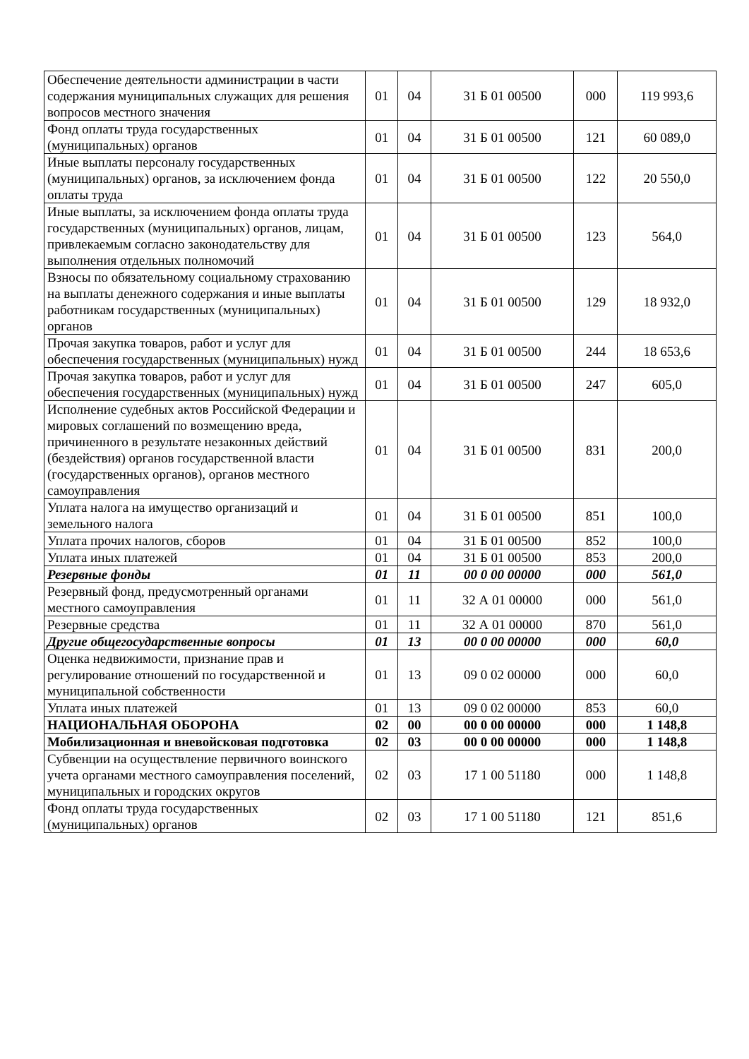| Обеспечение деятельности администрации в части содержания муниципальных служащих для решения вопросов местного значения | 01 | 04 | 31 Б 01 00500 | 000 | 119 993,6 |
| Фонд оплаты труда государственных (муниципальных) органов | 01 | 04 | 31 Б 01 00500 | 121 | 60 089,0 |
| Иные выплаты персоналу государственных (муниципальных) органов, за исключением фонда оплаты труда | 01 | 04 | 31 Б 01 00500 | 122 | 20 550,0 |
| Иные выплаты, за исключением фонда оплаты труда государственных (муниципальных) органов, лицам, привлекаемым согласно законодательству для выполнения отдельных полномочий | 01 | 04 | 31 Б 01 00500 | 123 | 564,0 |
| Взносы по обязательному социальному страхованию на выплаты денежного содержания и иные выплаты работникам государственных (муниципальных) органов | 01 | 04 | 31 Б 01 00500 | 129 | 18 932,0 |
| Прочая закупка товаров, работ и услуг для обеспечения государственных (муниципальных) нужд | 01 | 04 | 31 Б 01 00500 | 244 | 18 653,6 |
| Прочая закупка товаров, работ и услуг для обеспечения государственных (муниципальных) нужд | 01 | 04 | 31 Б 01 00500 | 247 | 605,0 |
| Исполнение судебных актов Российской Федерации и мировых соглашений по возмещению вреда, причиненного в результате незаконных действий (бездействия) органов государственной власти (государственных органов), органов местного самоуправления | 01 | 04 | 31 Б 01 00500 | 831 | 200,0 |
| Уплата налога на имущество организаций и земельного налога | 01 | 04 | 31 Б 01 00500 | 851 | 100,0 |
| Уплата прочих налогов, сборов | 01 | 04 | 31 Б 01 00500 | 852 | 100,0 |
| Уплата иных платежей | 01 | 04 | 31 Б 01 00500 | 853 | 200,0 |
| Резервные фонды | 01 | 11 | 00 0 00 00000 | 000 | 561,0 |
| Резервный фонд, предусмотренный органами местного самоуправления | 01 | 11 | 32 А 01 00000 | 000 | 561,0 |
| Резервные средства | 01 | 11 | 32 А 01 00000 | 870 | 561,0 |
| Другие общегосударственные вопросы | 01 | 13 | 00 0 00 00000 | 000 | 60,0 |
| Оценка недвижимости, признание прав и регулирование отношений по государственной и муниципальной собственности | 01 | 13 | 09 0 02 00000 | 000 | 60,0 |
| Уплата иных платежей | 01 | 13 | 09 0 02 00000 | 853 | 60,0 |
| НАЦИОНАЛЬНАЯ ОБОРОНА | 02 | 00 | 00 0 00 00000 | 000 | 1 148,8 |
| Мобилизационная и вневойсковая подготовка | 02 | 03 | 00 0 00 00000 | 000 | 1 148,8 |
| Субвенции на осуществление первичного воинского учета органами местного самоуправления поселений, муниципальных и городских округов | 02 | 03 | 17 1 00 51180 | 000 | 1 148,8 |
| Фонд оплаты труда государственных (муниципальных) органов | 02 | 03 | 17 1 00 51180 | 121 | 851,6 |